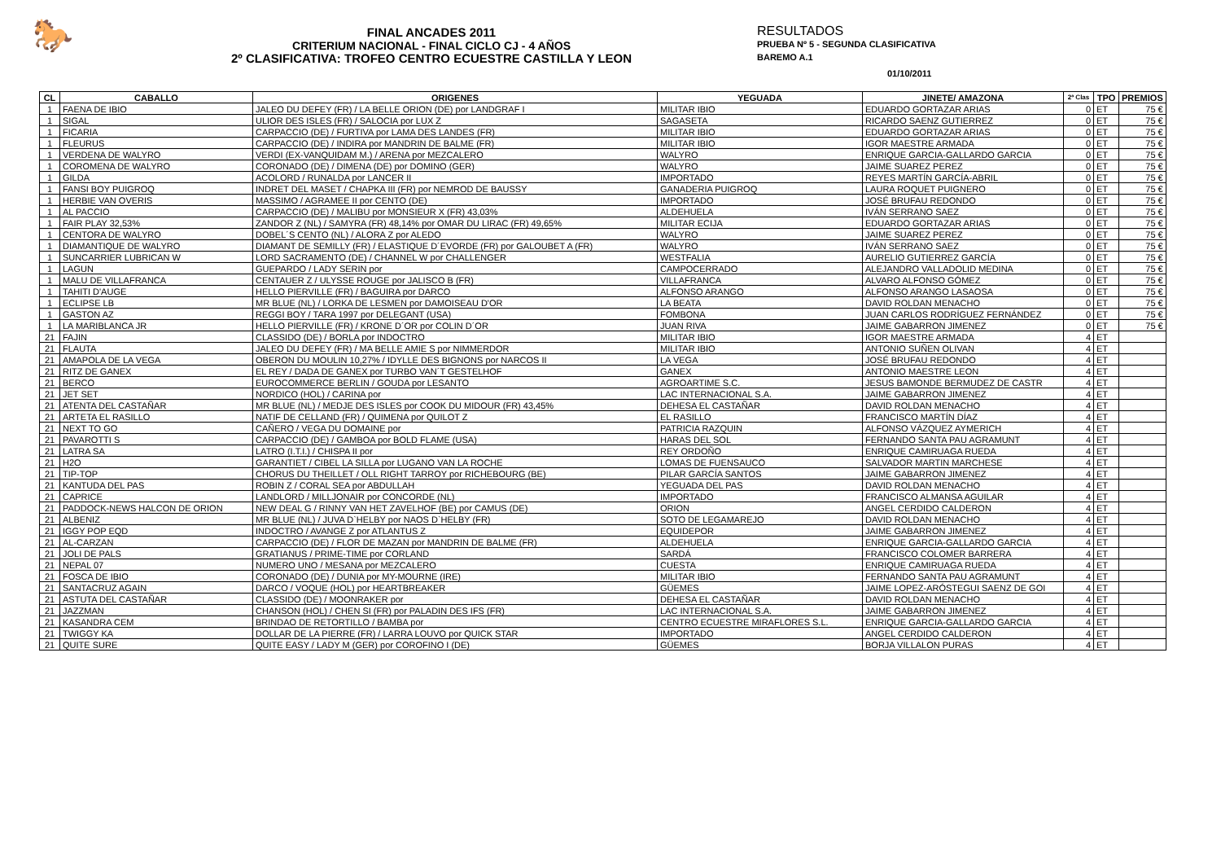🐎
FINAL ANCADES 2011
CRITERIUM NACIONAL - FINAL CICLO CJ - 4 AÑOS
2º CLASIFICATIVA: TROFEO CENTRO ECUESTRE CASTILLA Y LEON
RESULTADOS
PRUEBA Nº 5 - SEGUNDA CLASIFICATIVA
BAREMO A.1
01/10/2011
| CL | CABALLO | ORIGENES | YEGUADA | JINETE/ AMAZONA | 2ª Clas | TPO | PREMIOS |
| --- | --- | --- | --- | --- | --- | --- | --- |
| 1 | FAENA DE IBIO | JALEO DU DEFEY (FR) / LA BELLE ORION (DE) por LANDGRAF I | MILITAR IBIO | EDUARDO GORTAZAR ARIAS | 0 | ET | 75 € |
| 1 | SIGAL | ULIOR DES ISLES (FR) / SALOCIA por LUX Z | SAGASETA | RICARDO SAENZ GUTIERREZ | 0 | ET | 75 € |
| 1 | FICARIA | CARPACCIO (DE) / FURTIVA por LAMA DES LANDES (FR) | MILITAR IBIO | EDUARDO GORTAZAR ARIAS | 0 | ET | 75 € |
| 1 | FLEURUS | CARPACCIO (DE) / INDIRA por MANDRIN DE BALME (FR) | MILITAR IBIO | IGOR MAESTRE ARMADA | 0 | ET | 75 € |
| 1 | VERDENA DE WALYRO | VERDI (EX-VANQUIDAM M.) / ARENA por MEZCALERO | WALYRO | ENRIQUE GARCIA-GALLARDO GARCIA | 0 | ET | 75 € |
| 1 | COROMENA DE WALYRO | CORONADO (DE) / DIMENA (DE) por DOMINO (GER) | WALYRO | JAIME SUAREZ PEREZ | 0 | ET | 75 € |
| 1 | GILDA | ACOLORD / RUNALDA por LANCER II | IMPORTADO | REYES MARTÍN GARCÍA-ABRIL | 0 | ET | 75 € |
| 1 | FANSI BOY PUIGROQ | INDRET DEL MASET / CHAPKA III (FR) por NEMROD DE BAUSSY | GANADERIA PUIGROQ | LAURA ROQUET PUIGNERO | 0 | ET | 75 € |
| 1 | HERBIE VAN OVERIS | MASSIMO / AGRAMEE II por CENTO (DE) | IMPORTADO | JOSÉ BRUFAU REDONDO | 0 | ET | 75 € |
| 1 | AL PACCIO | CARPACCIO (DE) / MALIBU por MONSIEUR X (FR) 43,03% | ALDEHUELA | IVÁN SERRANO SAEZ | 0 | ET | 75 € |
| 1 | FAIR PLAY 32,53% | ZANDOR Z (NL) / SAMYRA (FR) 48,14% por OMAR DU LIRAC (FR) 49,65% | MILITAR ECIJA | EDUARDO GORTAZAR ARIAS | 0 | ET | 75 € |
| 1 | CENTORA DE WALYRO | DOBEL´S CENTO (NL) / ALORA Z por ALEDO | WALYRO | JAIME SUAREZ PEREZ | 0 | ET | 75 € |
| 1 | DIAMANTIQUE DE WALYRO | DIAMANT DE SEMILLY (FR) / ELASTIQUE D´EVORDE (FR) por GALOUBET A (FR) | WALYRO | IVÁN SERRANO SAEZ | 0 | ET | 75 € |
| 1 | SUNCARRIER LUBRICAN W | LORD SACRAMENTO (DE) / CHANNEL W por CHALLENGER | WESTFALIA | AURELIO GUTIERREZ GARCÍA | 0 | ET | 75 € |
| 1 | LAGUN | GUEPARDO / LADY SERIN por | CAMPOCERRADO | ALEJANDRO VALLADOLID MEDINA | 0 | ET | 75 € |
| 1 | MALU DE VILLAFRANCA | CENTAUER Z / ULYSSE ROUGE por JALISCO B (FR) | VILLAFRANCA | ALVARO ALFONSO GÓMEZ | 0 | ET | 75 € |
| 1 | TAHITI D'AUGE | HELLO PIERVILLE (FR) / BAGUIRA por DARCO | ALFONSO ARANGO | ALFONSO ARANGO LASAOSA | 0 | ET | 75 € |
| 1 | ECLIPSE LB | MR BLUE (NL) / LORKA DE LESMEN por DAMOISEAU D'OR | LA BEATA | DAVID ROLDAN MENACHO | 0 | ET | 75 € |
| 1 | GASTON AZ | REGGI BOY / TARA 1997 por DELEGANT (USA) | FOMBONA | JUAN CARLOS RODRÍGUEZ FERNÁNDEZ | 0 | ET | 75 € |
| 1 | LA MARIBLANCA JR | HELLO PIERVILLE (FR) / KRONE D´OR por COLIN D´OR | JUAN RIVA | JAIME GABARRON JIMENEZ | 0 | ET | 75 € |
| 21 | FAJIN | CLASSIDO (DE) / BORLA por INDOCTRO | MILITAR IBIO | IGOR MAESTRE ARMADA | 4 | ET | |
| 21 | FLAUTA | JALEO DU DEFEY (FR) / MA BELLE AMIE S por NIMMERDOR | MILITAR IBIO | ANTONIO SUÑEN OLIVAN | 4 | ET | |
| 21 | AMAPOLA DE LA VEGA | OBERON DU MOULIN 10,27% / IDYLLE DES BIGNONS por NARCOS II | LA VEGA | JOSÉ BRUFAU REDONDO | 4 | ET | |
| 21 | RITZ DE GANEX | EL REY / DADA DE GANEX por TURBO VAN´T GESTELHOF | GANEX | ANTONIO MAESTRE LEON | 4 | ET | |
| 21 | BERCO | EUROCOMMERCE BERLIN / GOUDA por LESANTO | AGROARTIME S.C. | JESUS BAMONDE BERMUDEZ DE CASTR | 4 | ET | |
| 21 | JET SET | NORDICO (HOL) / CARINA por | LAC INTERNACIONAL S.A. | JAIME GABARRON JIMENEZ | 4 | ET | |
| 21 | ATENTA DEL CASTAÑAR | MR BLUE (NL) / MEDJE DES ISLES por COOK DU MIDOUR (FR) 43,45% | DEHESA EL CASTAÑAR | DAVID ROLDAN MENACHO | 4 | ET | |
| 21 | ARTETA EL RASILLO | NATIF DE CELLAND (FR) / QUIMENA por QUILOT Z | EL RASILLO | FRANCISCO MARTÍN DÍAZ | 4 | ET | |
| 21 | NEXT TO GO | CAÑERO / VEGA DU DOMAINE por | PATRICIA RAZQUIN | ALFONSO VÁZQUEZ AYMERICH | 4 | ET | |
| 21 | PAVAROTTI S | CARPACCIO (DE) / GAMBOA por BOLD FLAME (USA) | HARAS DEL SOL | FERNANDO SANTA PAU AGRAMUNT | 4 | ET | |
| 21 | LATRA SA | LATRO (I.T.I.) / CHISPA II por | REY ORDOÑO | ENRIQUE CAMIRUAGA RUEDA | 4 | ET | |
| 21 | H2O | GARANTIET / CIBEL LA SILLA por LUGANO VAN LA ROCHE | LOMAS DE FUENSAUCO | SALVADOR MARTIN MARCHESE | 4 | ET | |
| 21 | TIP-TOP | CHORUS DU THEILLET / OLL RIGHT TARROY por RICHEBOURG (BE) | PILAR GARCÍA SANTOS | JAIME GABARRON JIMENEZ | 4 | ET | |
| 21 | KANTUDA DEL PAS | ROBIN Z / CORAL SEA por ABDULLAH | YEGUADA DEL PAS | DAVID ROLDAN MENACHO | 4 | ET | |
| 21 | CAPRICE | LANDLORD / MILLJONAIR por CONCORDE (NL) | IMPORTADO | FRANCISCO ALMANSA AGUILAR | 4 | ET | |
| 21 | PADDOCK-NEWS HALCON DE ORION | NEW DEAL G / RINNY VAN HET ZAVELHOF (BE) por CAMUS (DE) | ORION | ANGEL CERDIDO CALDERON | 4 | ET | |
| 21 | ALBENIZ | MR BLUE (NL) / JUVA D`HELBY por NAOS D`HELBY (FR) | SOTO DE LEGAMAREJO | DAVID ROLDAN MENACHO | 4 | ET | |
| 21 | IGGY POP EQD | INDOCTRO / AVANGE Z por ATLANTUS Z | EQUIDEPOR | JAIME GABARRON JIMENEZ | 4 | ET | |
| 21 | AL-CARZAN | CARPACCIO (DE) / FLOR DE MAZAN por MANDRIN DE BALME (FR) | ALDEHUELA | ENRIQUE GARCIA-GALLARDO GARCIA | 4 | ET | |
| 21 | JOLI DE PALS | GRATIANUS / PRIME-TIME por CORLAND | SARDÁ | FRANCISCO COLOMER BARRERA | 4 | ET | |
| 21 | NEPAL 07 | NUMERO UNO / MESANA por MEZCALERO | CUESTA | ENRIQUE CAMIRUAGA RUEDA | 4 | ET | |
| 21 | FOSCA DE IBIO | CORONADO (DE) / DUNIA por MY-MOURNE (IRE) | MILITAR IBIO | FERNANDO SANTA PAU AGRAMUNT | 4 | ET | |
| 21 | SANTACRUZ AGAIN | DARCO / VOQUE (HOL) por HEARTBREAKER | GÜEMES | JAIME LOPEZ-ARÓSTEGUI SAENZ DE GOI | 4 | ET | |
| 21 | ASTUTA DEL CASTAÑAR | CLASSIDO (DE) / MOONRAKER por | DEHESA EL CASTAÑAR | DAVID ROLDAN MENACHO | 4 | ET | |
| 21 | JAZZMAN | CHANSON (HOL) / CHEN SI (FR) por PALADIN DES IFS (FR) | LAC INTERNACIONAL S.A. | JAIME GABARRON JIMENEZ | 4 | ET | |
| 21 | KASANDRA CEM | BRINDAO DE RETORTILLO / BAMBA por | CENTRO ECUESTRE MIRAFLORES S.L. | ENRIQUE GARCIA-GALLARDO GARCIA | 4 | ET | |
| 21 | TWIGGY KA | DOLLAR DE LA PIERRE (FR) / LARRA LOUVO por QUICK STAR | IMPORTADO | ANGEL CERDIDO CALDERON | 4 | ET | |
| 21 | QUITE SURE | QUITE EASY / LADY M (GER) por COROFINO I (DE) | GÜEMES | BORJA VILLALON PURAS | 4 | ET | |